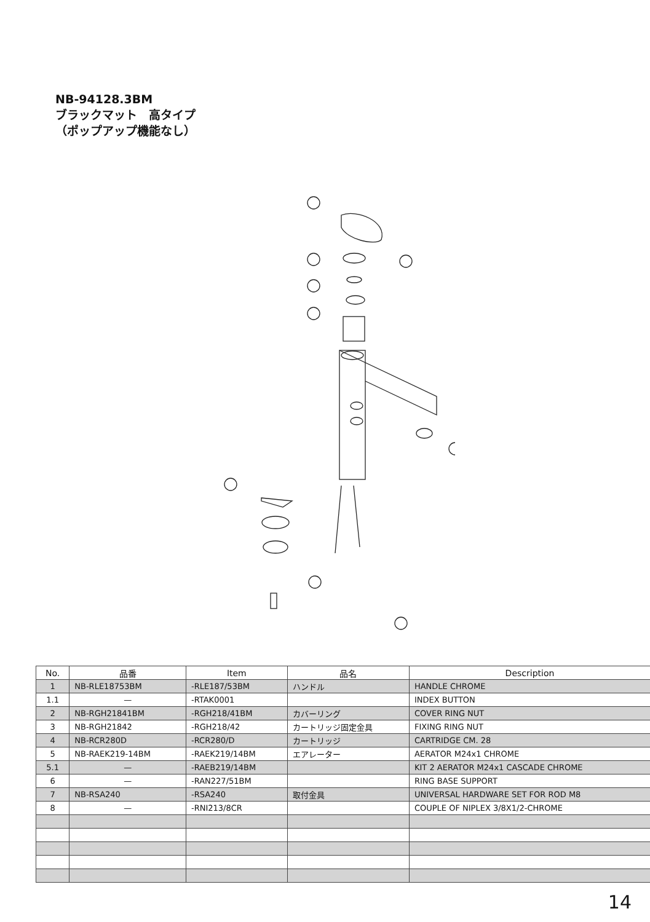NB-94128.3BM
ブラックマット　高タイプ
（ポップアップ機能なし）
| No. | 品番 | Item | 品名 | Description |
| --- | --- | --- | --- | --- |
| 1 | NB-RLE18753BM | -RLE187/53BM | ハンドル | HANDLE CHROME |
| 1.1 | — | -RTAK0001 | | INDEX BUTTON |
| 2 | NB-RGH21841BM | -RGH218/41BM | カバーリング | COVER RING NUT |
| 3 | NB-RGH21842 | -RGH218/42 | カートリッジ固定金具 | FIXING RING NUT |
| 4 | NB-RCR280D | -RCR280/D | カートリッジ | CARTRIDGE CM. 28 |
| 5 | NB-RAEK219-14BM | -RAEK219/14BM | エアレーター | AERATOR M24x1 CHROME |
| 5.1 | — | -RAEB219/14BM | | KIT 2 AERATOR M24x1 CASCADE CHROME |
| 6 | — | -RAN227/51BM | | RING BASE SUPPORT |
| 7 | NB-RSA240 | -RSA240 | 取付金具 | UNIVERSAL HARDWARE SET FOR ROD M8 |
| 8 | — | -RNI213/8CR | | COUPLE OF NIPLEX 3/8X1/2-CHROME |
14